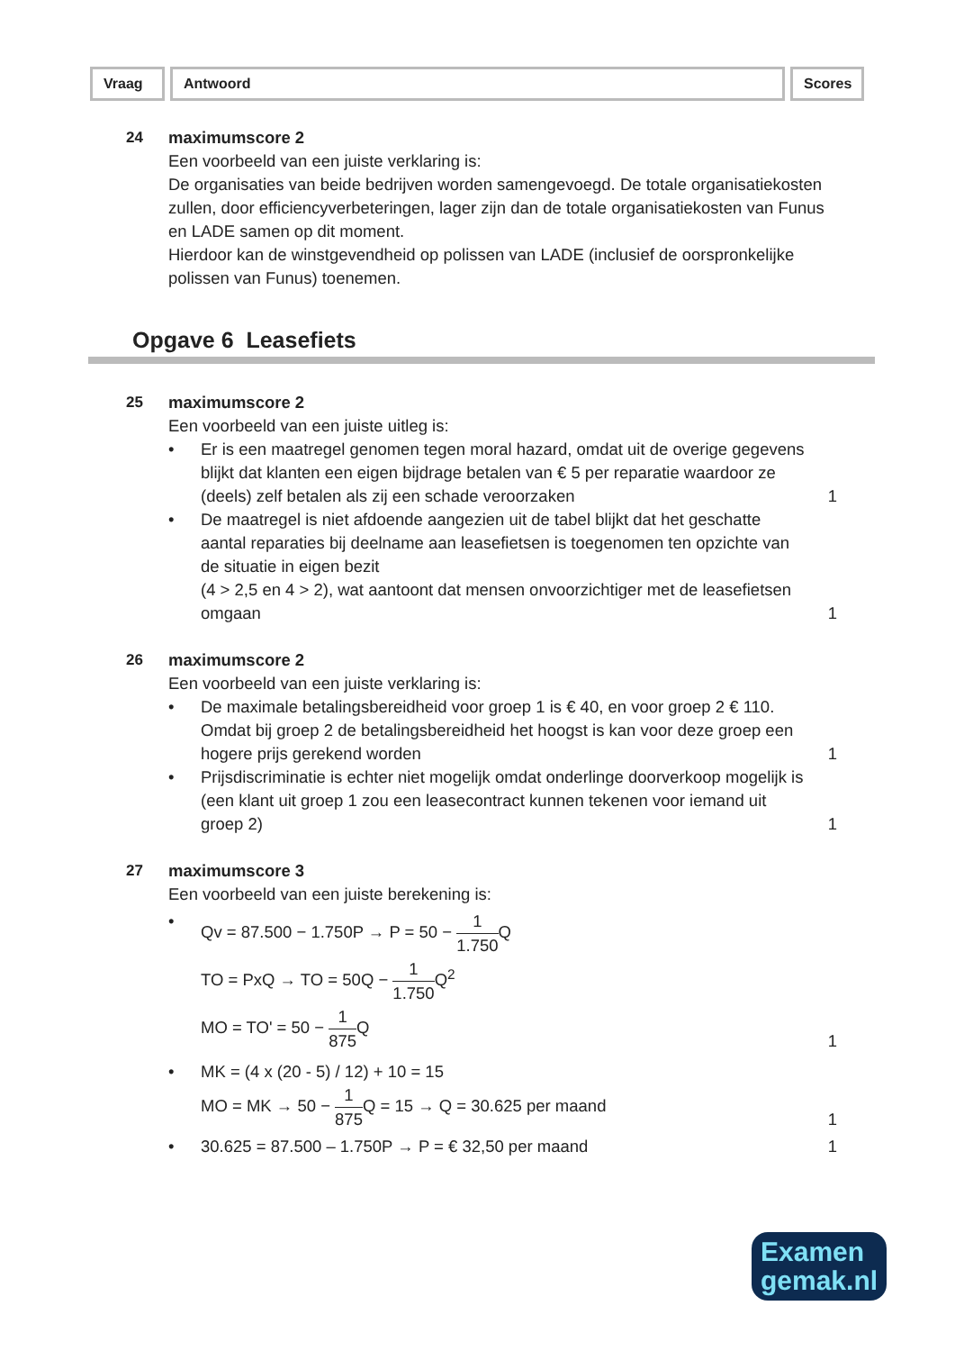Vraag Antwoord Scores
24 maximumscore 2
Een voorbeeld van een juiste verklaring is:
De organisaties van beide bedrijven worden samengevoegd. De totale organisatiekosten zullen, door efficiencyverbeteringen, lager zijn dan de totale organisatiekosten van Funus en LADE samen op dit moment.
Hierdoor kan de winstgevendheid op polissen van LADE (inclusief de oorspronkelijke polissen van Funus) toenemen.
Opgave 6 Leasefiets
25 maximumscore 2
Een voorbeeld van een juiste uitleg is:
• Er is een maatregel genomen tegen moral hazard, omdat uit de overige gegevens blijkt dat klanten een eigen bijdrage betalen van € 5 per reparatie waardoor ze (deels) zelf betalen als zij een schade veroorzaken
1
• De maatregel is niet afdoende aangezien uit de tabel blijkt dat het geschatte aantal reparaties bij deelname aan leasefietsen is toegenomen ten opzichte van de situatie in eigen bezit
(4 > 2,5 en 4 > 2), wat aantoont dat mensen onvoorzichtiger met de leasefietsen omgaan
1
26 maximumscore 2
Een voorbeeld van een juiste verklaring is:
• De maximale betalingsbereidheid voor groep 1 is € 40, en voor groep 2 € 110. Omdat bij groep 2 de betalingsbereidheid het hoogst is kan voor deze groep een hogere prijs gerekend worden
1
• Prijsdiscriminatie is echter niet mogelijk omdat onderlinge doorverkoop mogelijk is (een klant uit groep 1 zou een leasecontract kunnen tekenen voor iemand uit groep 2)
1
27 maximumscore 3
Een voorbeeld van een juiste berekening is:
• Qv = 87.500 − 1.750P → P = 50 − 1 1.750 Q
TO = PxQ → TO = 50Q − 1 1.750 Q<sup>2</sup>
MO = TO' = 50 − 1 875 Q
1
• MK = (4 x (20 - 5) / 12) + 10 = 15
MO = MK → 50 − 1 875 Q = 15 → Q = 30.625 per maand
1
• 30.625 = 87.500 – 1.750P → P = € 32,50 per maand
1
Examen
gemak.nl